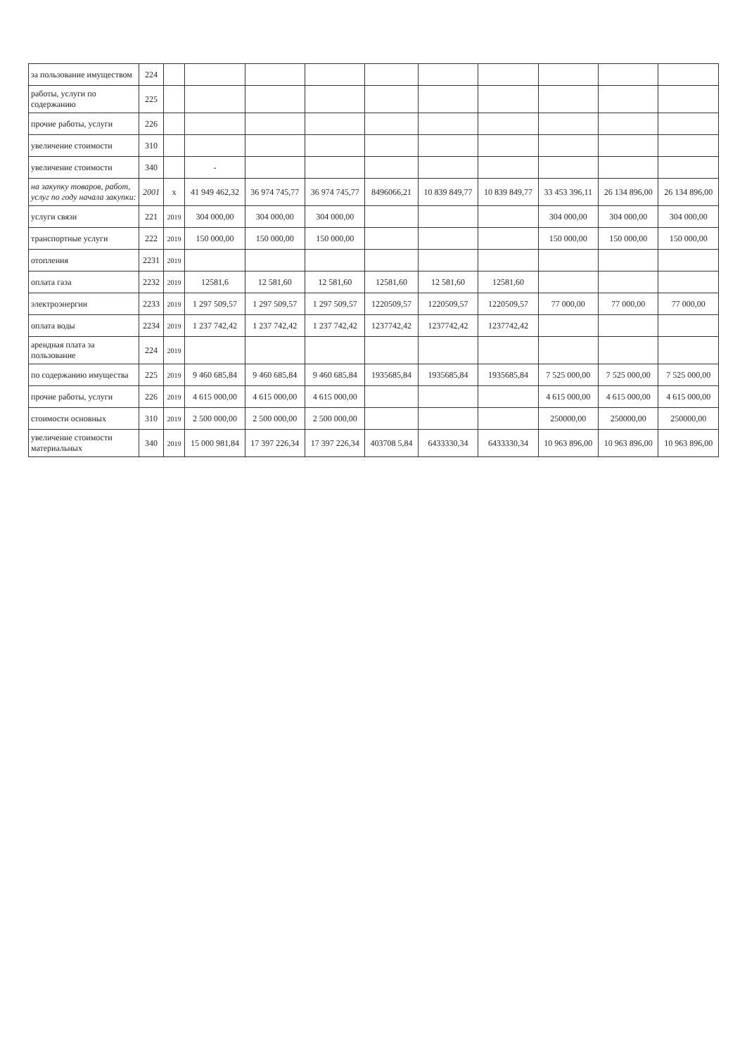| за пользование имуществом | 224 | | | | | | | | | | |
| работы, услуги по содержанию | 225 | | | | | | | | | | |
| прочие работы, услуги | 226 | | | | | | | | | | |
| увеличение стоимости | 310 | | | | | | | | | | |
| увеличение стоимости | 340 | | - | | | | | | | | |
| на закупку товаров, работ, услуг по году начала закупки: | 2001 | x | 41 949 462,32 | 36 974 745,77 | 36 974 745,77 | 8496066,21 | 10 839 849,77 | 10 839 849,77 | 33 453 396,11 | 26 134 896,00 | 26 134 896,00 |
| услуги связи | 221 | 2019 | 304 000,00 | 304 000,00 | 304 000,00 | | | | 304 000,00 | 304 000,00 | 304 000,00 |
| транспортные услуги | 222 | 2019 | 150 000,00 | 150 000,00 | 150 000,00 | | | | 150 000,00 | 150 000,00 | 150 000,00 |
| отопления | 2231 | 2019 | | | | | | | | | |
| оплата газа | 2232 | 2019 | 12581,6 | 12 581,60 | 12 581,60 | 12581,60 | 12 581,60 | 12581,60 | | | |
| электроэнергии | 2233 | 2019 | 1 297 509,57 | 1 297 509,57 | 1 297 509,57 | 1220509,57 | 1220509,57 | 1220509,57 | 77 000,00 | 77 000,00 | 77 000,00 |
| оплата воды | 2234 | 2019 | 1 237 742,42 | 1 237 742,42 | 1 237 742,42 | 1237742,42 | 1237742,42 | 1237742,42 | | | |
| арендная плата за пользование | 224 | 2019 | | | | | | | | | |
| по содержанию имущества | 225 | 2019 | 9 460 685,84 | 9 460 685,84 | 9 460 685,84 | 1935685,84 | 1935685,84 | 1935685,84 | 7 525 000,00 | 7 525 000,00 | 7 525 000,00 |
| прочие работы, услуги | 226 | 2019 | 4 615 000,00 | 4 615 000,00 | 4 615 000,00 | | | | 4 615 000,00 | 4 615 000,00 | 4 615 000,00 |
| стоимости основных | 310 | 2019 | 2 500 000,00 | 2 500 000,00 | 2 500 000,00 | | | | 250000,00 | 250000,00 | 250000,00 |
| увеличение стоимости материальных | 340 | 2019 | 15 000 981,84 | 17 397 226,34 | 17 397 226,34 | 403708 5,84 | 6433330,34 | 6433330,34 | 10 963 896,00 | 10 963 896,00 | 10 963 896,00 |